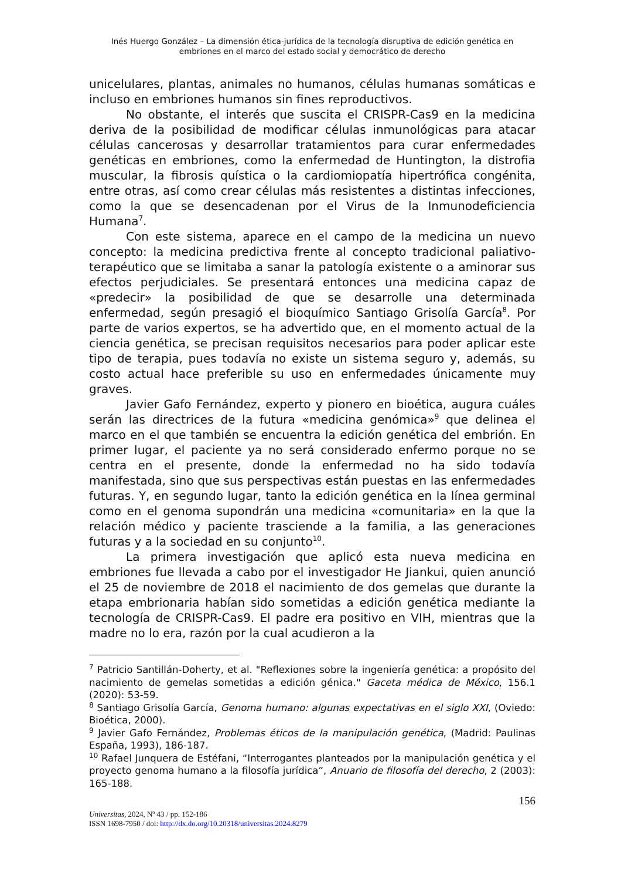Inés Huergo González – La dimensión ética-jurídica de la tecnología disruptiva de edición genética en embriones en el marco del estado social y democrático de derecho
unicelulares, plantas, animales no humanos, células humanas somáticas e incluso en embriones humanos sin fines reproductivos.
No obstante, el interés que suscita el CRISPR-Cas9 en la medicina deriva de la posibilidad de modificar células inmunológicas para atacar células cancerosas y desarrollar tratamientos para curar enfermedades genéticas en embriones, como la enfermedad de Huntington, la distrofia muscular, la fibrosis quística o la cardiomiopatía hipertrófica congénita, entre otras, así como crear células más resistentes a distintas infecciones, como la que se desencadenan por el Virus de la Inmunodeficiencia Humana<sup>7</sup>.
Con este sistema, aparece en el campo de la medicina un nuevo concepto: la medicina predictiva frente al concepto tradicional paliativo-terapéutico que se limitaba a sanar la patología existente o a aminorar sus efectos perjudiciales. Se presentará entonces una medicina capaz de «predecir» la posibilidad de que se desarrolle una determinada enfermedad, según presagió el bioquímico Santiago Grisolía García<sup>8</sup>. Por parte de varios expertos, se ha advertido que, en el momento actual de la ciencia genética, se precisan requisitos necesarios para poder aplicar este tipo de terapia, pues todavía no existe un sistema seguro y, además, su costo actual hace preferible su uso en enfermedades únicamente muy graves.
Javier Gafo Fernández, experto y pionero en bioética, augura cuáles serán las directrices de la futura «medicina genómica»<sup>9</sup> que delinea el marco en el que también se encuentra la edición genética del embrión. En primer lugar, el paciente ya no será considerado enfermo porque no se centra en el presente, donde la enfermedad no ha sido todavía manifestada, sino que sus perspectivas están puestas en las enfermedades futuras. Y, en segundo lugar, tanto la edición genética en la línea germinal como en el genoma supondrán una medicina «comunitaria» en la que la relación médico y paciente trasciende a la familia, a las generaciones futuras y a la sociedad en su conjunto<sup>10</sup>.
La primera investigación que aplicó esta nueva medicina en embriones fue llevada a cabo por el investigador He Jiankui, quien anunció el 25 de noviembre de 2018 el nacimiento de dos gemelas que durante la etapa embrionaria habían sido sometidas a edición genética mediante la tecnología de CRISPR-Cas9. El padre era positivo en VIH, mientras que la madre no lo era, razón por la cual acudieron a la
<sup>7</sup> Patricio Santillán-Doherty, et al. "Reflexiones sobre la ingeniería genética: a propósito del nacimiento de gemelas sometidas a edición génica." Gaceta médica de México, 156.1 (2020): 53-59.
<sup>8</sup> Santiago Grisolía García, Genoma humano: algunas expectativas en el siglo XXI, (Oviedo: Bioética, 2000).
<sup>9</sup> Javier Gafo Fernández, Problemas éticos de la manipulación genética, (Madrid: Paulinas España, 1993), 186-187.
<sup>10</sup> Rafael Junquera de Estéfani, “Interrogantes planteados por la manipulación genética y el proyecto genoma humano a la filosofía jurídica”, Anuario de filosofía del derecho, 2 (2003): 165-188.
156
Universitas, 2024, Nº 43 / pp. 152-186
ISSN 1698-7950 / doi: http://dx.do.org/10.20318/universitas.2024.8279